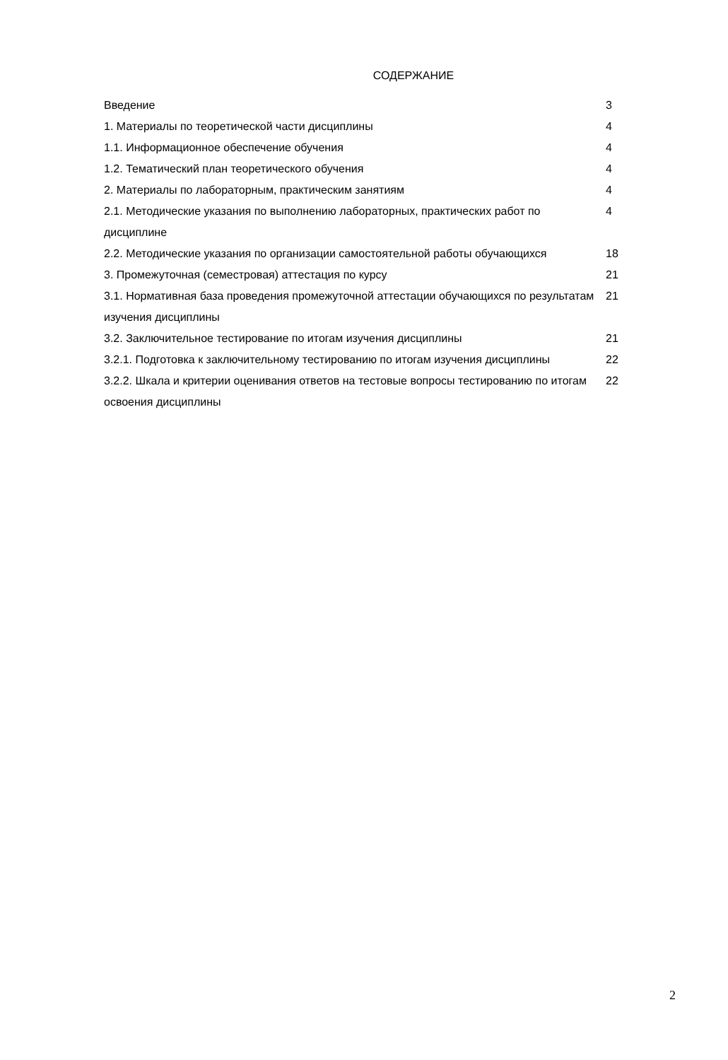СОДЕРЖАНИЕ
| Введение | 3 |
| 1. Материалы по теоретической части дисциплины | 4 |
| 1.1. Информационное обеспечение обучения | 4 |
| 1.2. Тематический план теоретического обучения | 4 |
| 2. Материалы по лабораторным, практическим занятиям | 4 |
| 2.1. Методические указания по выполнению лабораторных, практических работ по дисциплине | 4 |
| 2.2. Методические указания по организации самостоятельной работы обучающихся | 18 |
| 3. Промежуточная (семестровая) аттестация по курсу | 21 |
| 3.1. Нормативная база проведения промежуточной аттестации обучающихся по результатам изучения дисциплины | 21 |
| 3.2. Заключительное тестирование по итогам изучения дисциплины | 21 |
| 3.2.1. Подготовка к заключительному тестированию по итогам изучения дисциплины | 22 |
| 3.2.2. Шкала и критерии оценивания ответов на тестовые вопросы тестированию по итогам освоения дисциплины | 22 |
2